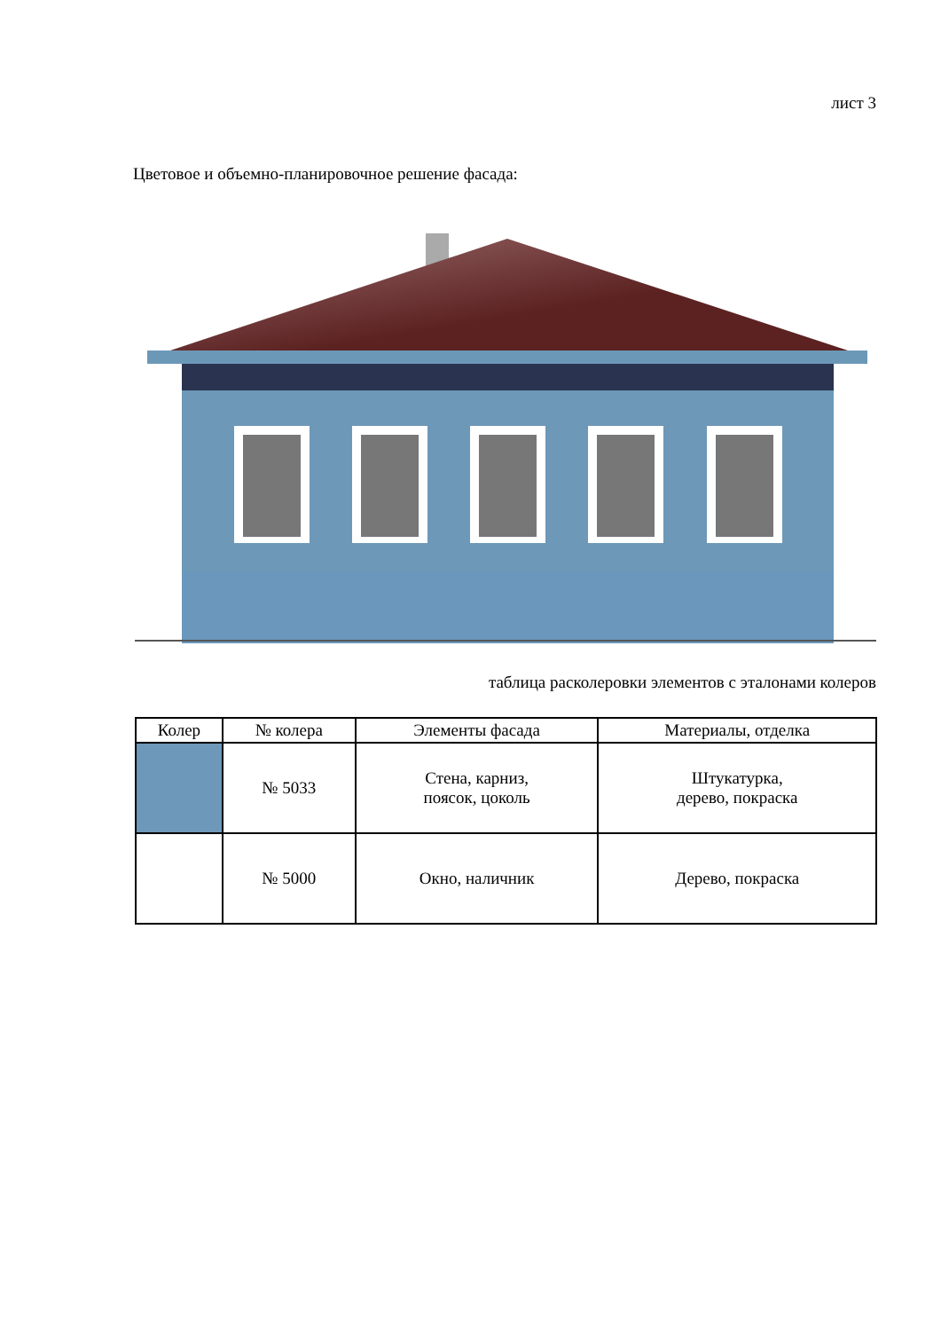лист 3
Цветовое и объемно-планировочное решение фасада:
таблица расколеровки элементов с эталонами колеров
| Колер | № колера | Элементы фасада | Материалы, отделка |
| --- | --- | --- | --- |
| | № 5033 | Стена, карниз, поясок, цоколь | Штукатурка, дерево, покраска |
| | № 5000 | Окно, наличник | Дерево, покраска |